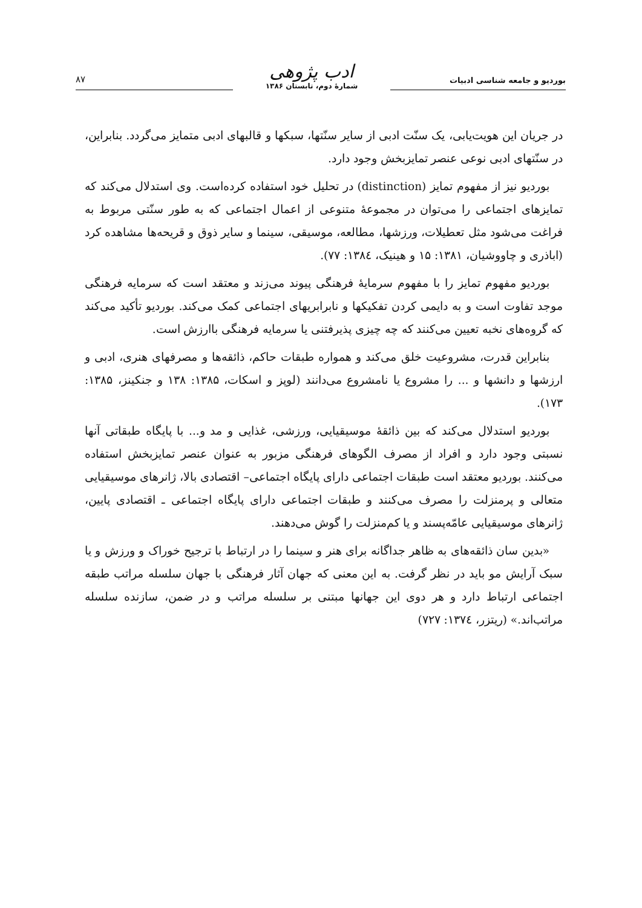بوردیو و جامعه شناسی ادبیات
ادب پژوهی
شمارهٔ دوم، تابستان ۱۳۸۶
۸۷
در جریان این هویت‌یابی، یک سنّت ادبی از سایر سنّتها، سبکها و قالبهای ادبی متمایز می‌گردد. بنابراین، در سنّتهای ادبی نوعی عنصر تمایزبخش وجود دارد.
بوردیو نیز از مفهوم تمایز (distinction) در تحلیل خود استفاده کرده‌است. وی استدلال می‌کند که تمایزهای اجتماعی را می‌توان در مجموعهٔ متنوعی از اعمال اجتماعی که به طور سنّتی مربوط به فراغت می‌شود مثل تعطیلات، ورزشها، مطالعه، موسیقی، سینما و سایر ذوق و قریحه‌ها مشاهده کرد (اباذری و چاووشیان، ۱۳۸۱: ۱۵ و هینیک، ۱۳۸٤: ۷۷).
بوردیو مفهوم تمایز را با مفهوم سرمایهٔ فرهنگی پیوند می‌زند و معتقد است که سرمایه فرهنگی موجد تفاوت است و به دایمی کردن تفکیکها و نابرابریهای اجتماعی کمک می‌کند. بوردیو تأکید می‌کند که گروه‌های نخبه تعیین می‌کنند که چه چیزی پذیرفتنی یا سرمایه فرهنگی باارزش است.
بنابراین قدرت، مشروعیت خلق می‌کند و همواره طبقات حاکم، ذائقه‌ها و مصرفهای هنری، ادبی و ارزشها و دانشها و ... را مشروع یا نامشروع می‌دانند (لوپز و اسکات، ۱۳۸۵: ۱۳۸ و جنکینز، ۱۳۸۵: ۱۷۳).
بوردیو استدلال می‌کند که بین ذائقهٔ موسیقیایی، ورزشی، غذایی و مد و... با پایگاه طبقاتی آنها نسبتی وجود دارد و افراد از مصرف الگوهای فرهنگی مزبور به عنوان عنصر تمایزبخش استفاده می‌کنند. بوردیو معتقد است طبقات اجتماعی دارای پایگاه اجتماعی– اقتصادی بالا، ژانرهای موسیقیایی متعالی و پرمنزلت را مصرف می‌کنند و طبقات اجتماعی دارای پایگاه اجتماعی ـ اقتصادی پایین، ژانرهای موسیقیایی عامّه‌پسند و یا کم‌منزلت را گوش می‌دهند.
«بدین سان ذائقه‌های به ظاهر جداگانه برای هنر و سینما را در ارتباط با ترجیح خوراک و ورزش و یا سبک آرایش مو باید در نظر گرفت. به این معنی که جهان آثار فرهنگی با جهان سلسله مراتب طبقه اجتماعی ارتباط دارد و هر دوی این جهانها مبتنی بر سلسله مراتب و در ضمن، سازنده سلسله مراتب‌اند.» (ریتزر، ۱۳۷٤: ۷۲۷)